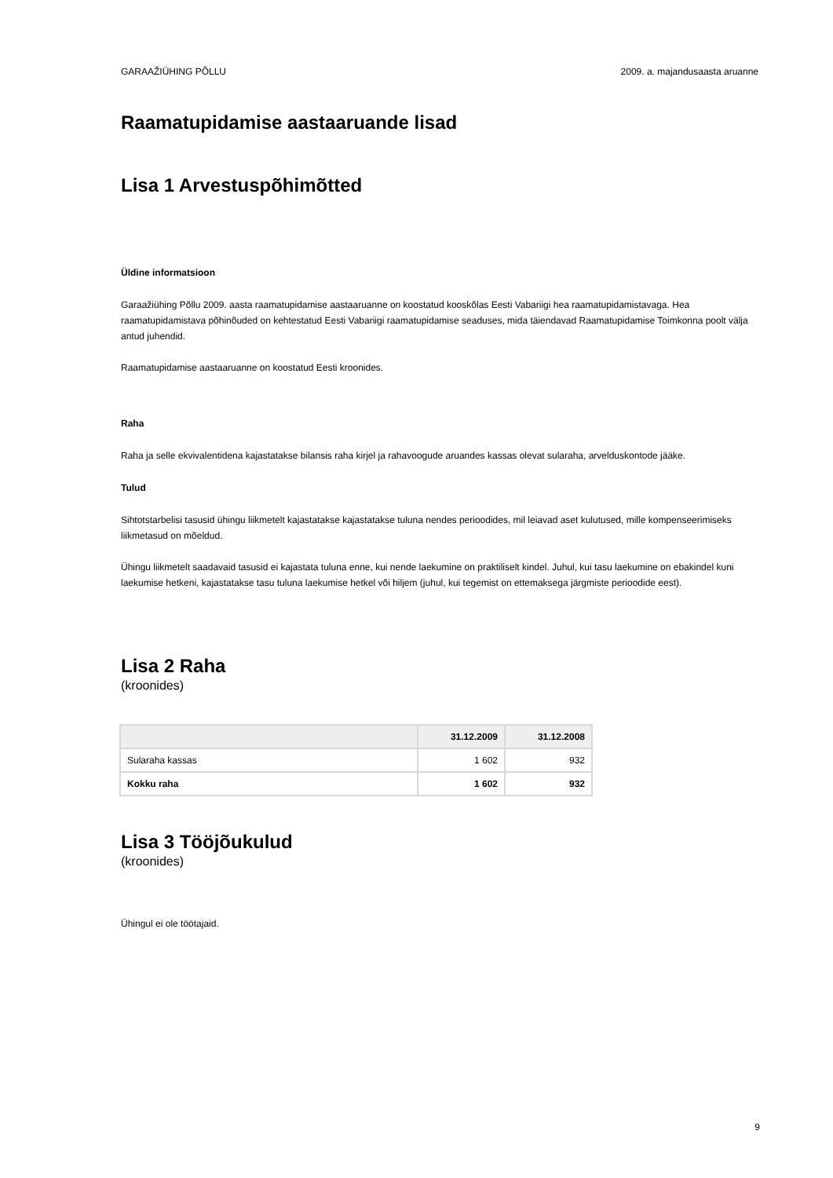GARAAŽIÜHING PÕLLU 2009. a. majandusaasta aruanne
Raamatupidamise aastaaruande lisad
Lisa 1 Arvestuspõhimõtted
Üldine informatsioon
Garaažiühing Põllu 2009. aasta raamatupidamise aastaaruanne on koostatud kooskõlas Eesti Vabariigi hea raamatupidamistavaga. Hea raamatupidamistava põhinõuded on kehtestatud Eesti Vabariigi raamatupidamise seaduses, mida täiendavad Raamatupidamise Toimkonna poolt välja antud juhendid.
Raamatupidamise aastaaruanne on koostatud Eesti kroonides.
Raha
Raha ja selle ekvivalentidena kajastatakse bilansis raha kirjel ja rahavoogude aruandes kassas olevat sularaha, arvelduskontode jääke.
Tulud
Sihtotstarbelisi tasusid ühingu liikmetelt kajastatakse kajastatakse tuluna nendes perioodides, mil leiavad aset kulutused, mille kompenseerimiseks liikmetasud on mõeldud.
Ühingu liikmetelt saadavaid tasusid ei kajastata tuluna enne, kui nende laekumine on praktiliselt kindel. Juhul, kui tasu laekumine on ebakindel kuni laekumise hetkeni, kajastatakse tasu tuluna laekumise hetkel või hiljem (juhul, kui tegemist on ettemaksega järgmiste perioodide eest).
Lisa 2 Raha
(kroonides)
| | 31.12.2009 | 31.12.2008 |
| --- | --- | --- |
| Sularaha kassas | 1 602 | 932 |
| Kokku raha | 1 602 | 932 |
Lisa 3 Tööjõukulud
(kroonides)
Ühingul ei ole töötajaid.
9